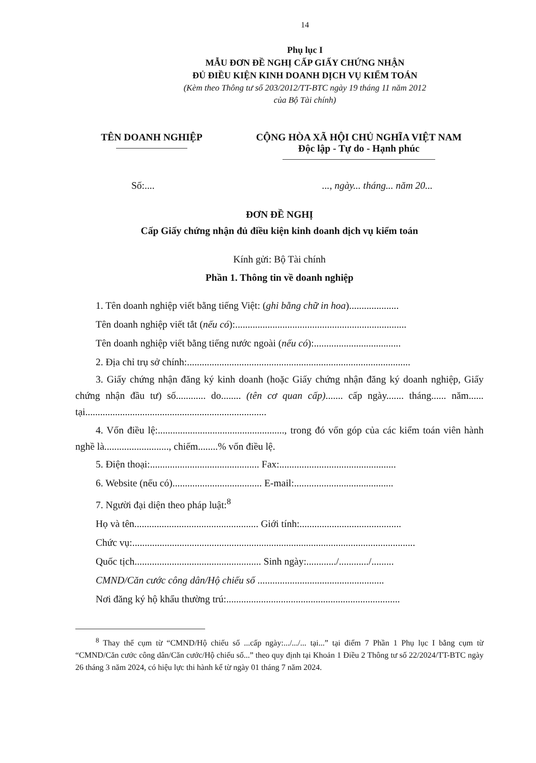14
Phụ lục I
MẪU ĐƠN ĐỀ NGHỊ CẤP GIẤY CHỨNG NHẬN
ĐỦ ĐIỀU KIỆN KINH DOANH DỊCH VỤ KIỂM TOÁN
(Kèm theo Thông tư số 203/2012/TT-BTC ngày 19 tháng 11 năm 2012
của Bộ Tài chính)
TÊN DOANH NGHIỆP CỘNG HÒA XÃ HỘI CHỦ NGHĨA VIỆT NAM
Độc lập - Tự do - Hạnh phúc
Số:......., ngày... tháng... năm 20...
ĐƠN ĐỀ NGHỊ
Cấp Giấy chứng nhận đủ điều kiện kinh doanh dịch vụ kiểm toán
Kính gửi: Bộ Tài chính
Phần 1. Thông tin về doanh nghiệp
1. Tên doanh nghiệp viết bằng tiếng Việt: (ghi bằng chữ in hoa)....................
Tên doanh nghiệp viết tắt (nếu có):.....................................................................
Tên doanh nghiệp viết bằng tiếng nước ngoài (nếu có):...................................
2. Địa chỉ trụ sở chính:..........................................................................................
3. Giấy chứng nhận đăng ký kinh doanh (hoặc Giấy chứng nhận đăng ký doanh nghiệp, Giấy chứng nhận đầu tư) số............ do........ (tên cơ quan cấp)....... cấp ngày....... tháng...... năm...... tại.........................................................................
4. Vốn điều lệ:..................................................., trong đó vốn góp của các kiểm toán viên hành nghề là.........................., chiếm........% vốn điều lệ.
5. Điện thoại:............................................ Fax:...............................................
6. Website (nếu có).................................... E-mail:........................................
7. Người đại diện theo pháp luật:<sup>8</sup>
Họ và tên.................................................. Giới tính:.........................................
Chức vụ:..................................................................................................................
Quốc tịch................................................... Sinh ngày:............/............/.........
CMND/Căn cước công dân/Hộ chiếu số ...................................................
Nơi đăng ký hộ khẩu thường trú:......................................................................
<sup>8</sup> Thay thế cụm từ “CMND/Hộ chiếu số ...cấp ngày:.../.../... tại...” tại điểm 7 Phần 1 Phụ lục I bằng cụm từ “CMND/Căn cước công dân/Căn cước/Hộ chiếu số...” theo quy định tại Khoản 1 Điều 2 Thông tư số 22/2024/TT-BTC ngày 26 tháng 3 năm 2024, có hiệu lực thi hành kể từ ngày 01 tháng 7 năm 2024.